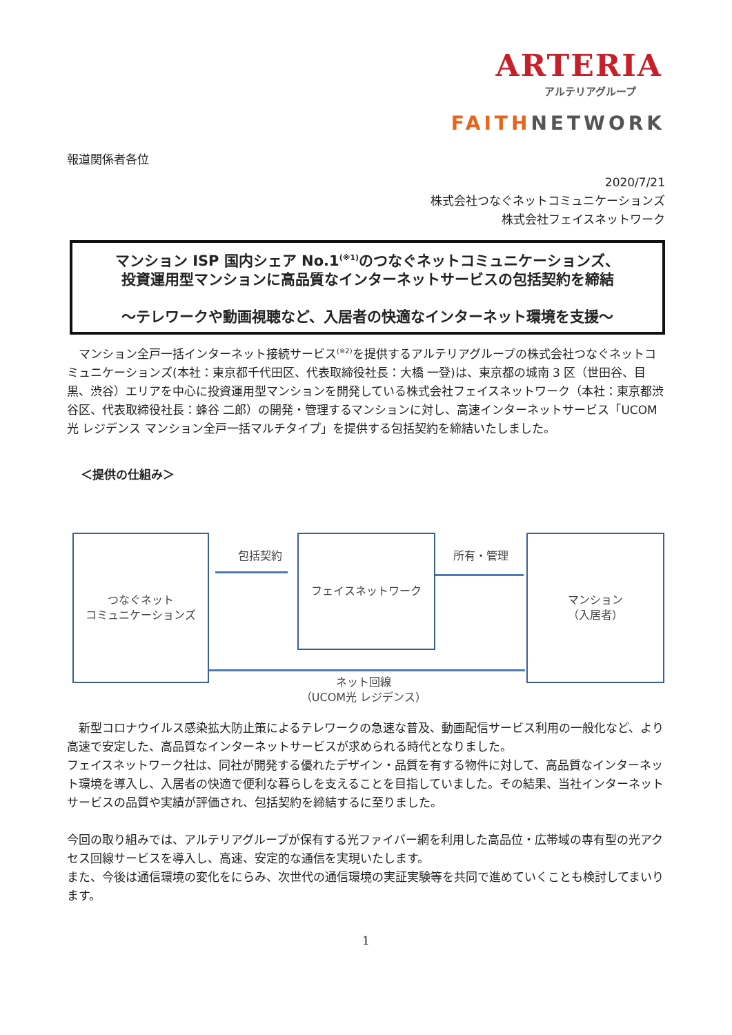ARTERIA
アルテリアグループ
FAITHNETWORK
報道関係者各位
2020/7/21
株式会社つなぐネットコミュニケーションズ
株式会社フェイスネットワーク
マンション ISP 国内シェア No.1<sup>(※1)</sup>のつなぐネットコミュニケーションズ、
投資運用型マンションに高品質なインターネットサービスの包括契約を締結
～テレワークや動画視聴など、入居者の快適なインターネット環境を支援～
　マンション全戸一括インターネット接続サービス<sup>(※2)</sup>を提供するアルテリアグループの株式会社つなぐネットコミュニケーションズ(本社：東京都千代田区、代表取締役社長：大橋 一登)は、東京都の城南 3 区（世田谷、目黒、渋谷）エリアを中心に投資運用型マンションを開発している株式会社フェイスネットワーク（本社：東京都渋谷区、代表取締役社長：蜂谷 二郎）の開発・管理するマンションに対し、高速インターネットサービス「UCOM 光 レジデンス マンション全戸一括マルチタイプ」を提供する包括契約を締結いたしました。
＜提供の仕組み＞
つなぐネット
コミュニケーションズ
包括契約
フェイスネットワーク
所有・管理
マンション
（入居者）
ネット回線
（UCOM光 レジデンス）
　新型コロナウイルス感染拡大防止策によるテレワークの急速な普及、動画配信サービス利用の一般化など、より高速で安定した、高品質なインターネットサービスが求められる時代となりました。
フェイスネットワーク社は、同社が開発する優れたデザイン・品質を有する物件に対して、高品質なインターネット環境を導入し、入居者の快適で便利な暮らしを支えることを目指していました。その結果、当社インターネットサービスの品質や実績が評価され、包括契約を締結するに至りました。
今回の取り組みでは、アルテリアグループが保有する光ファイバー網を利用した高品位・広帯域の専有型の光アクセス回線サービスを導入し、高速、安定的な通信を実現いたします。
また、今後は通信環境の変化をにらみ、次世代の通信環境の実証実験等を共同で進めていくことも検討してまいります。
1